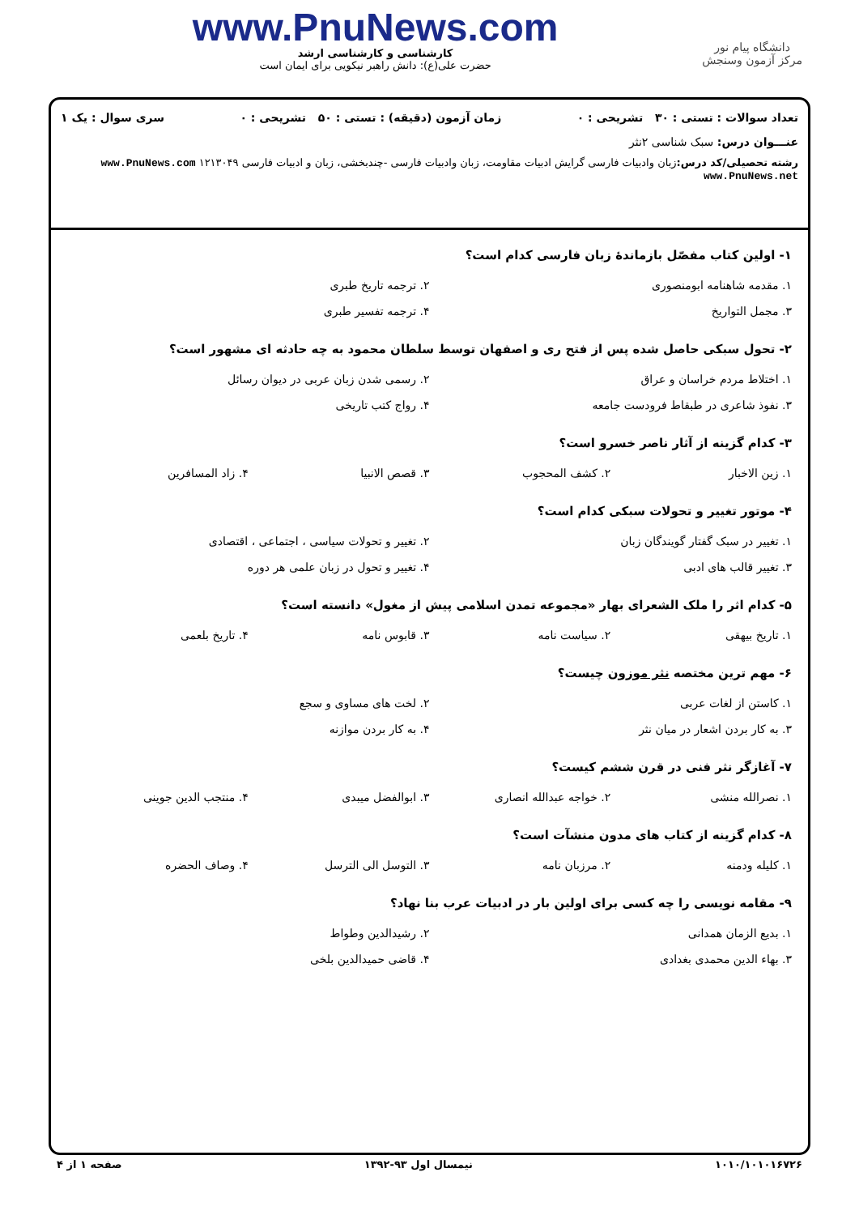دانشگاه پیام نور
مرکز آزمون وسنجش
www.PnuNews.com
کارشناسی و کارشناسی ارشد
حضرت علی(ع): دانش راهبر نیکویی برای ایمان است
تعداد سوالات : تستی : ۳۰ تشریحی : ۰ زمان آزمون (دقیقه) : تستی : ۵۰ تشریحی : ۰ سری سوال : یک ۱
عنـــوان درس: سبک شناسی ۲نثر
رشته تحصیلی/کد درس: زبان وادبیات فارسی گرایش ادبیات مقاومت، زبان وادبیات فارسی -چندبخشی، زبان و ادبیات فارسی ۱۲۱۳۰۴۹ www.PnuNews.com www.PnuNews.net
۱- اولین کتاب مفصّل بازماندهٔ زبان فارسی کدام است؟
۱. مقدمه شاهنامه ابومنصوری ۲. ترجمه تاریخ طبری
۳. مجمل التواریخ ۴. ترجمه تفسیر طبری
۲- تحول سبکی حاصل شده پس از فتح ری و اصفهان توسط سلطان محمود به چه حادثه ای مشهور است؟
۱. اختلاط مردم خراسان و عراق ۲. رسمی شدن زبان عربی در دیوان رسائل
۳. نفوذ شاعری در طبقاط فرودست جامعه
۴. رواج کتب تاریخی
۳- کدام گزینه از آثار ناصر خسرو است؟
۱. زین الاخبار ۲. کشف المحجوب ۳. قصص الانبیا ۴. زاد المسافرین
۴- موتور تغییر و تحولات سبکی کدام است؟
۱. تغییر در سبک گفتار گویندگان زبان
۲. تغییر و تحولات سیاسی ، اجتماعی ، اقتصادی
۳. تغییر قالب های ادبی ۴. تغییر و تحول در زبان علمی هر دوره
۵- کدام اثر را ملک الشعرای بهار «مجموعه تمدن اسلامی پیش از مغول» دانسته است؟
۱. تاریخ بیهقی ۲. سیاست نامه ۳. قابوس نامه ۴. تاریخ بلعمی
۶- مهم ترین مختصه نثر موزون چیست؟
۱. کاستن از لغات عربی ۲. لخت های مساوی و سجع
۳. به کار بردن اشعار در میان نثر
۴. به کار بردن موازنه
۷- آغازگر نثر فنی در قرن ششم کیست؟
۱. نصرالله منشی ۲. خواجه عبدالله انصاری ۳. ابوالفضل میبدی ۴. منتجب الدین جوینی
۸- کدام گزینه از کتاب های مدون منشآت است؟
۱. کلیله ودمنه ۲. مرزبان نامه ۳. التوسل الی الترسل ۴. وصاف الحضره
۹- مقامه نویسی را چه کسی برای اولین بار در ادبیات عرب بنا نهاد؟
۱. بدیع الزمان همدانی ۲. رشیدالدین وطواط
۳. بهاء الدین محمدی بغدادی ۴. قاضی حمیدالدین بلخی
۱۰۱۰/۱۰۱۰۱۶۷۲۶ نیمسال اول ۹۳-۱۳۹۲ صفحه ۱ از ۴